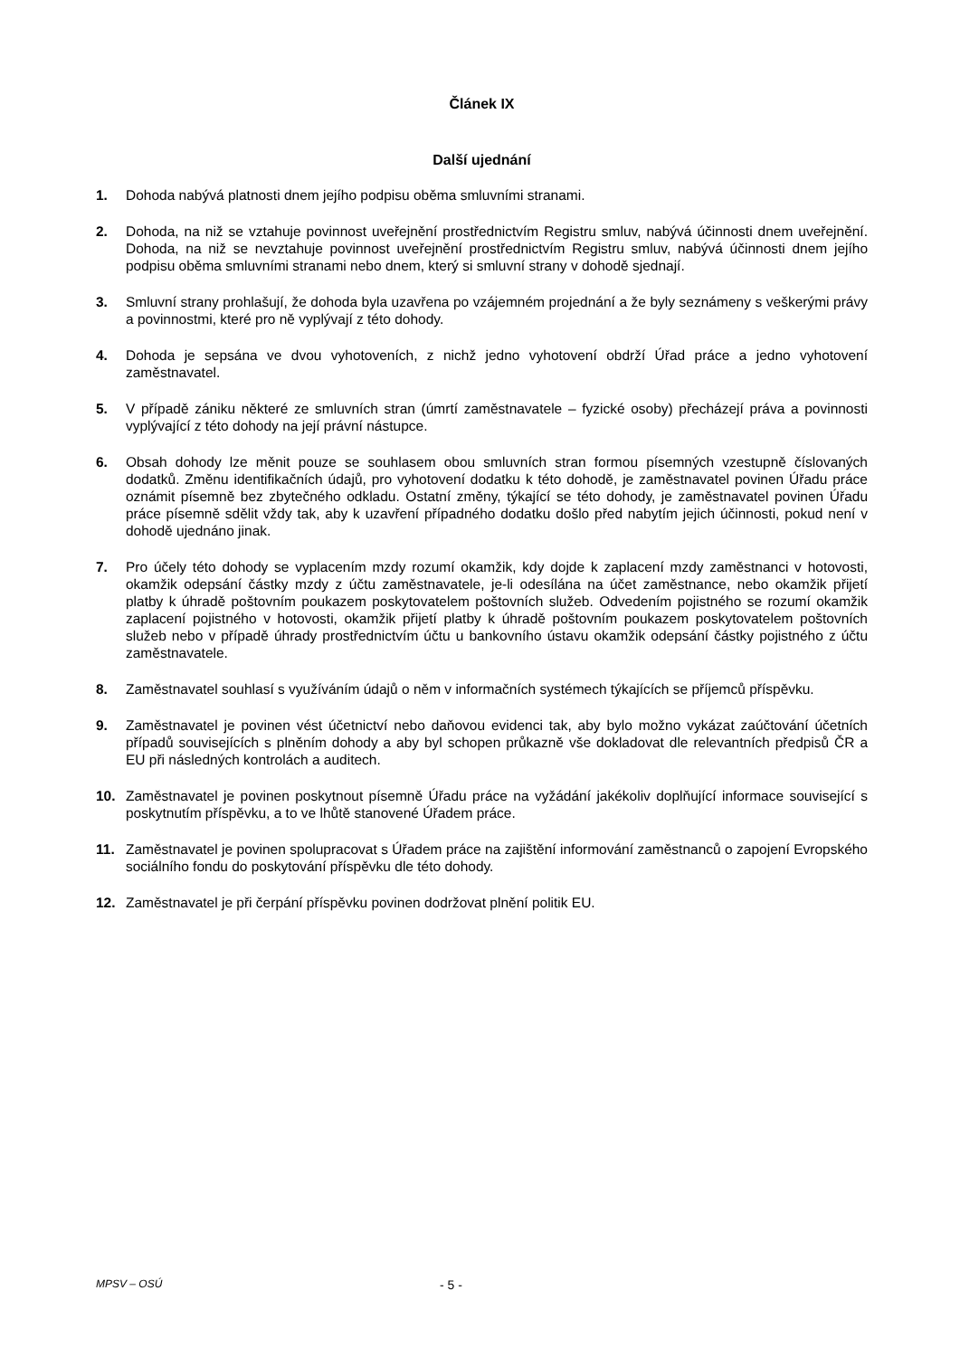Článek IX
Další ujednání
1. Dohoda nabývá platnosti dnem jejího podpisu oběma smluvními stranami.
2. Dohoda, na niž se vztahuje povinnost uveřejnění prostřednictvím Registru smluv, nabývá účinnosti dnem uveřejnění. Dohoda, na niž se nevztahuje povinnost uveřejnění prostřednictvím Registru smluv, nabývá účinnosti dnem jejího podpisu oběma smluvními stranami nebo dnem, který si smluvní strany v dohodě sjednají.
3. Smluvní strany prohlašují, že dohoda byla uzavřena po vzájemném projednání a že byly seznámeny s veškerými právy a povinnostmi, které pro ně vyplývají z této dohody.
4. Dohoda je sepsána ve dvou vyhotoveních, z nichž jedno vyhotovení obdrží Úřad práce a jedno vyhotovení zaměstnavatel.
5. V případě zániku některé ze smluvních stran (úmrtí zaměstnavatele – fyzické osoby) přecházejí práva a povinnosti vyplývající z této dohody na její právní nástupce.
6. Obsah dohody lze měnit pouze se souhlasem obou smluvních stran formou písemných vzestupně číslovaných dodatků. Změnu identifikačních údajů, pro vyhotovení dodatku k této dohodě, je zaměstnavatel povinen Úřadu práce oznámit písemně bez zbytečného odkladu. Ostatní změny, týkající se této dohody, je zaměstnavatel povinen Úřadu práce písemně sdělit vždy tak, aby k uzavření případného dodatku došlo před nabytím jejich účinnosti, pokud není v dohodě ujednáno jinak.
7. Pro účely této dohody se vyplacením mzdy rozumí okamžik, kdy dojde k zaplacení mzdy zaměstnanci v hotovosti, okamžik odepsání částky mzdy z účtu zaměstnavatele, je-li odesílána na účet zaměstnance, nebo okamžik přijetí platby k úhradě poštovním poukazem poskytovatelem poštovních služeb. Odvedením pojistného se rozumí okamžik zaplacení pojistného v hotovosti, okamžik přijetí platby k úhradě poštovním poukazem poskytovatelem poštovních služeb nebo v případě úhrady prostřednictvím účtu u bankovního ústavu okamžik odepsání částky pojistného z účtu zaměstnavatele.
8. Zaměstnavatel souhlasí s využíváním údajů o něm v informačních systémech týkajících se příjemců příspěvku.
9. Zaměstnavatel je povinen vést účetnictví nebo daňovou evidenci tak, aby bylo možno vykázat zaúčtování účetních případů souvisejících s plněním dohody a aby byl schopen průkazně vše dokladovat dle relevantních předpisů ČR a EU při následných kontrolách a auditech.
10. Zaměstnavatel je povinen poskytnout písemně Úřadu práce na vyžádání jakékoliv doplňující informace související s poskytnutím příspěvku, a to ve lhůtě stanovené Úřadem práce.
11. Zaměstnavatel je povinen spolupracovat s Úřadem práce na zajištění informování zaměstnanců o zapojení Evropského sociálního fondu do poskytování příspěvku dle této dohody.
12. Zaměstnavatel je při čerpání příspěvku povinen dodržovat plnění politik EU.
MPSV – OSÚ
- 5 -